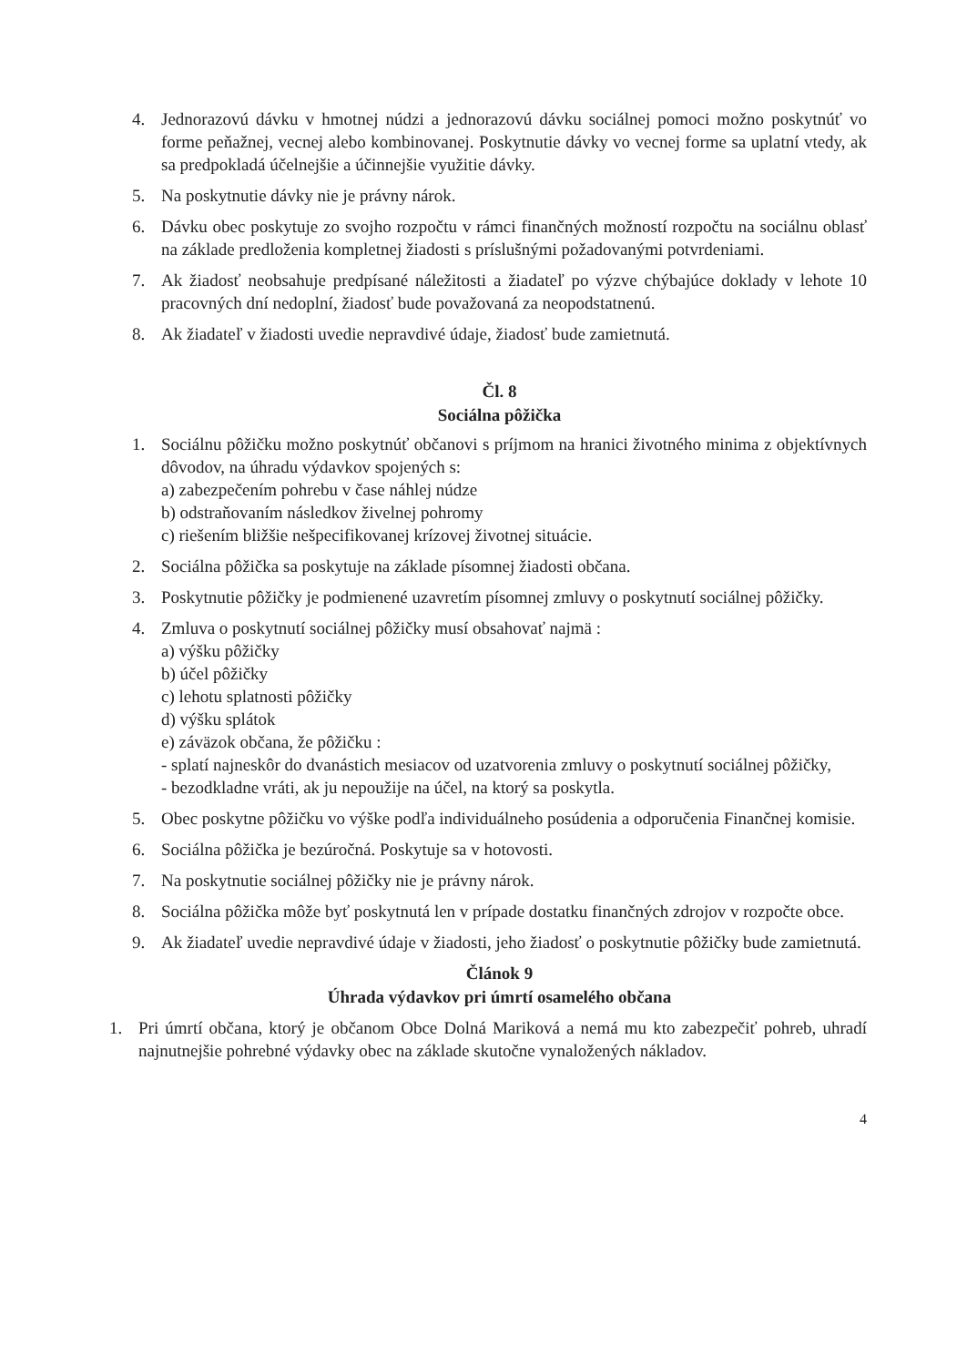4. Jednorazovú dávku v hmotnej núdzi a jednorazovú dávku sociálnej pomoci možno poskytnúť vo forme peňažnej, vecnej alebo kombinovanej. Poskytnutie dávky vo vecnej forme sa uplatní vtedy, ak sa predpokladá účelnejšie a účinnejšie využitie dávky.
5. Na poskytnutie dávky nie je právny nárok.
6. Dávku obec poskytuje zo svojho rozpočtu v rámci finančných možností rozpočtu na sociálnu oblasť na základe predloženia kompletnej žiadosti s príslušnými požadovanými potvrdeniami.
7. Ak žiadosť neobsahuje predpísané náležitosti a žiadateľ po výzve chýbajúce doklady v lehote 10 pracovných dní nedoplní, žiadosť bude považovaná za neopodstatnenú.
8. Ak žiadateľ v žiadosti uvedie nepravdivé údaje, žiadosť bude zamietnutá.
Čl. 8
Sociálna pôžička
1. Sociálnu pôžičku možno poskytnúť občanovi s príjmom na hranici životného minima z objektívnych dôvodov, na úhradu výdavkov spojených s:
a) zabezpečením pohrebu v čase náhlej núdze
b) odstraňovaním následkov živelnej pohromy
c) riešením bližšie nešpecifikovanej krízovej životnej situácie.
2. Sociálna pôžička sa poskytuje na základe písomnej žiadosti občana.
3. Poskytnutie pôžičky je podmienené uzavretím písomnej zmluvy o poskytnutí sociálnej pôžičky.
4. Zmluva o poskytnutí sociálnej pôžičky musí obsahovať najmä :
a) výšku pôžičky
b) účel pôžičky
c) lehotu splatnosti pôžičky
d) výšku splátok
e) záväzok občana, že pôžičku :
- splatí najneskôr do dvanástich mesiacov od uzatvorenia zmluvy o poskytnutí sociálnej pôžičky,
- bezodkladne vráti, ak ju nepoužije na účel, na ktorý sa poskytla.
5. Obec poskytne pôžičku vo výške podľa individuálneho posúdenia a odporučenia Finančnej komisie.
6. Sociálna pôžička je bezúročná. Poskytuje sa v hotovosti.
7. Na poskytnutie sociálnej pôžičky nie je právny nárok.
8. Sociálna pôžička môže byť poskytnutá len v prípade dostatku finančných zdrojov v rozpočte obce.
9. Ak žiadateľ uvedie nepravdivé údaje v žiadosti, jeho žiadosť o poskytnutie pôžičky bude zamietnutá.
Článok 9
Úhrada výdavkov pri úmrtí osamelého občana
1. Pri úmrtí občana, ktorý je občanom Obce Dolná Mariková a nemá mu kto zabezpečiť pohreb, uhradí najnutnejšie pohrebné výdavky obec na základe skutočne vynaložených nákladov.
4